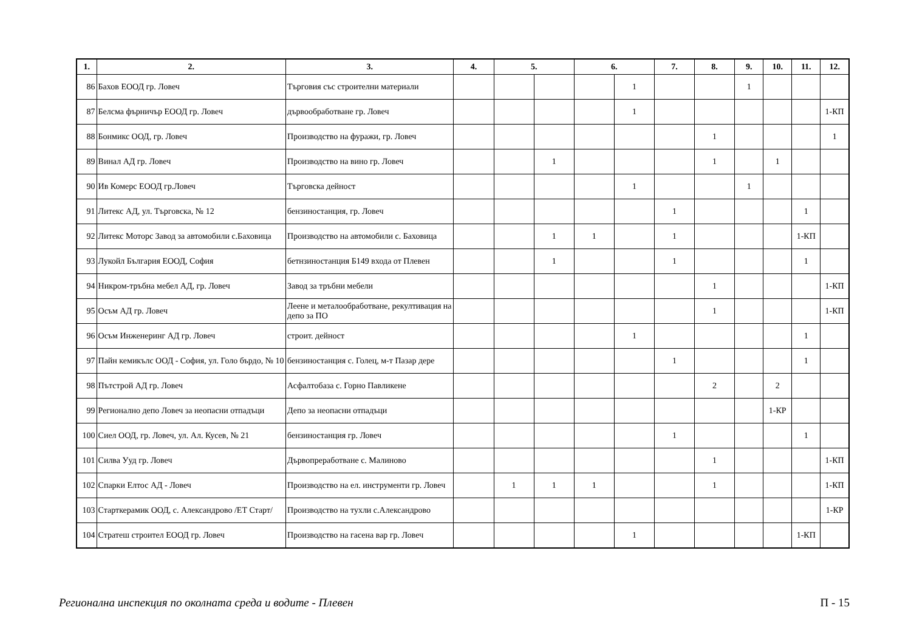| 1. | 2. | 3. | 4. | 5. | | 6. | | 7. | 8. | 9. | 10. | 11. | 12. |
| --- | --- | --- | --- | --- | --- | --- | --- | --- | --- | --- | --- | --- | --- |
| 86 | Бахов ЕООД гр. Ловеч | Търговия със строителни материали | | | | | 1 | | | 1 | | | |
| 87 | Белсма фърничър ЕООД гр. Ловеч | дървообработване гр. Ловеч | | | | | 1 | | | | | | 1-КП |
| 88 | Бонмикс ООД, гр. Ловеч | Производство на фуражи, гр. Ловеч | | | | | | | 1 | | | | 1 |
| 89 | Винал АД гр. Ловеч | Производство на вино гр. Ловеч | | | 1 | | | | 1 | | 1 | | |
| 90 | Ив Комерс ЕООД гр.Ловеч | Търговска дейност | | | | | 1 | | | 1 | | | |
| 91 | Литекс АД, ул. Търговска, № 12 | бензиностанция, гр. Ловеч | | | | | | 1 | | | | 1 | |
| 92 | Литекс Моторс Завод за автомобили с.Баховица | Производство на автомобили с. Баховица | | | 1 | 1 | | 1 | | | | 1-КП | |
| 93 | Лукойл България ЕООД, София | бетнзиностанция Б149 входа от Плевен | | | 1 | | | 1 | | | | 1 | |
| 94 | Никром-тръбна мебел АД, гр. Ловеч | Завод за тръбни мебели | | | | | | | 1 | | | | 1-КП |
| 95 | Осъм АД гр. Ловеч | Леене и металообработване, рекултивация на депо за ПО | | | | | | | 1 | | | | 1-КП |
| 96 | Осъм Инженеринг АД гр. Ловеч | строит. дейност | | | | | 1 | | | | | 1 | |
| 97 | Пайн кемикълс ООД - София, ул. Голо бърдо, № 10 | бензиностанция с. Голец, м-т Пазар дере | | | | | | 1 | | | | 1 | |
| 98 | Пътстрой АД гр. Ловеч | Асфалтобаза с. Горно Павликене | | | | | | | 2 | | 2 | | |
| 99 | Регионално депо Ловеч за неопасни отпадъци | Депо за неопасни отпадъци | | | | | | | | | 1-КР | | |
| 100 | Сиел ООД, гр. Ловеч, ул. Ал. Кусев, № 21 | бензиностанция гр. Ловеч | | | | | | 1 | | | | 1 | |
| 101 | Силва Ууд гр. Ловеч | Дървопреработване с. Малиново | | | | | | | 1 | | | | 1-КП |
| 102 | Спарки Елтос АД - Ловеч | Производство на ел. инструменти гр. Ловеч | | 1 | 1 | 1 | | | 1 | | | | 1-КП |
| 103 | Старткерамик ООД, с. Александрово /ЕТ Старт/ | Производство на тухли с.Александрово | | | | | | | | | | | 1-КР |
| 104 | Стратеш строител ЕООД гр. Ловеч | Производство на гасена вар гр. Ловеч | | | | | 1 | | | | | 1-КП | |
Регионална инспекция по околната среда и водите - Плевен П - 15